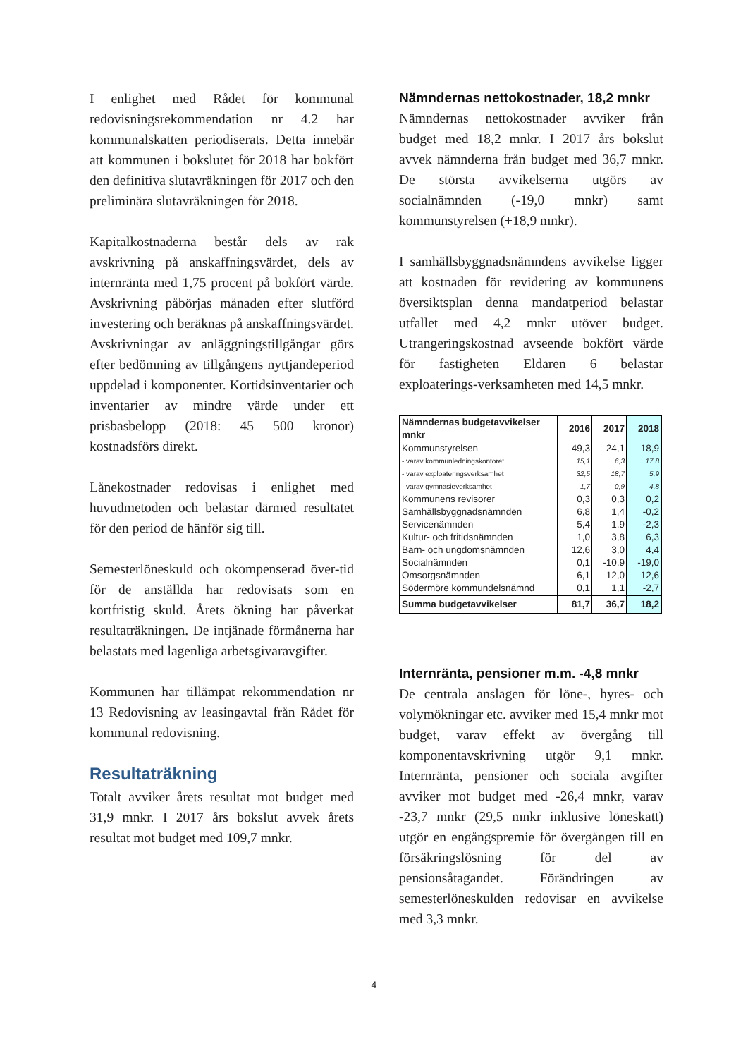I enlighet med Rådet för kommunal redovisningsrekommendation nr 4.2 har kommunalskatten periodiserats. Detta innebär att kommunen i bokslutet för 2018 har bokfört den definitiva slutavräkningen för 2017 och den preliminära slutavräkningen för 2018.
Kapitalkostnaderna består dels av rak avskrivning på anskaffningsvärdet, dels av internränta med 1,75 procent på bokfört värde. Avskrivning påbörjas månaden efter slutförd investering och beräknas på anskaffningsvärdet. Avskrivningar av anläggningstillgångar görs efter bedömning av tillgångens nyttjandeperiod uppdelad i komponenter. Kortidsinventarier och inventarier av mindre värde under ett prisbasbelopp (2018: 45 500 kronor) kostnadsförs direkt.
Lånekostnader redovisas i enlighet med huvudmetoden och belastar därmed resultatet för den period de hänför sig till.
Semesterlöneskuld och okompenserad över-tid för de anställda har redovisats som en kortfristig skuld. Årets ökning har påverkat resultaträkningen. De intjänade förmånerna har belastats med lagenliga arbetsgivaravgifter.
Kommunen har tillämpat rekommendation nr 13 Redovisning av leasingavtal från Rådet för kommunal redovisning.
Resultaträkning
Totalt avviker årets resultat mot budget med 31,9 mnkr. I 2017 års bokslut avvek årets resultat mot budget med 109,7 mnkr.
Nämndernas nettokostnader, 18,2 mnkr
Nämndernas nettokostnader avviker från budget med 18,2 mnkr. I 2017 års bokslut avvek nämnderna från budget med 36,7 mnkr. De största avvikelserna utgörs av socialnämnden (-19,0 mnkr) samt kommunstyrelsen (+18,9 mnkr).
I samhällsbyggnadsnämndens avvikelse ligger att kostnaden för revidering av kommunens översiktsplan denna mandatperiod belastar utfallet med 4,2 mnkr utöver budget. Utrangeringskostnad avseende bokfört värde för fastigheten Eldaren 6 belastar exploaterings-verksamheten med 14,5 mnkr.
| Nämndernas budgetavvikelser mnkr | 2016 | 2017 | 2018 |
| --- | --- | --- | --- |
| Kommunstyrelsen | 49,3 | 24,1 | 18,9 |
| - varav kommunledningskontoret | 15,1 | 6,3 | 17,8 |
| - varav exploateringsverksamhet | 32,5 | 18,7 | 5,9 |
| - varav gymnasieverksamhet | 1,7 | -0,9 | -4,8 |
| Kommunens revisorer | 0,3 | 0,3 | 0,2 |
| Samhällsbyggnadsnämnden | 6,8 | 1,4 | -0,2 |
| Servicenämnden | 5,4 | 1,9 | -2,3 |
| Kultur- och fritidsnämnden | 1,0 | 3,8 | 6,3 |
| Barn- och ungdomsnämnden | 12,6 | 3,0 | 4,4 |
| Socialnämnden | 0,1 | -10,9 | -19,0 |
| Omsorgsnämnden | 6,1 | 12,0 | 12,6 |
| Södermöre kommundelsnämnd | 0,1 | 1,1 | -2,7 |
| Summa budgetavvikelser | 81,7 | 36,7 | 18,2 |
Internränta, pensioner m.m. -4,8 mnkr
De centrala anslagen för löne-, hyres- och volymökningar etc. avviker med 15,4 mnkr mot budget, varav effekt av övergång till komponentavskrivning utgör 9,1 mnkr. Internränta, pensioner och sociala avgifter avviker mot budget med -26,4 mnkr, varav -23,7 mnkr (29,5 mnkr inklusive löneskatt) utgör en engångspremie för övergången till en försäkringslösning för del av pensionsåtagandet. Förändringen av semesterlöneskulden redovisar en avvikelse med 3,3 mnkr.
4